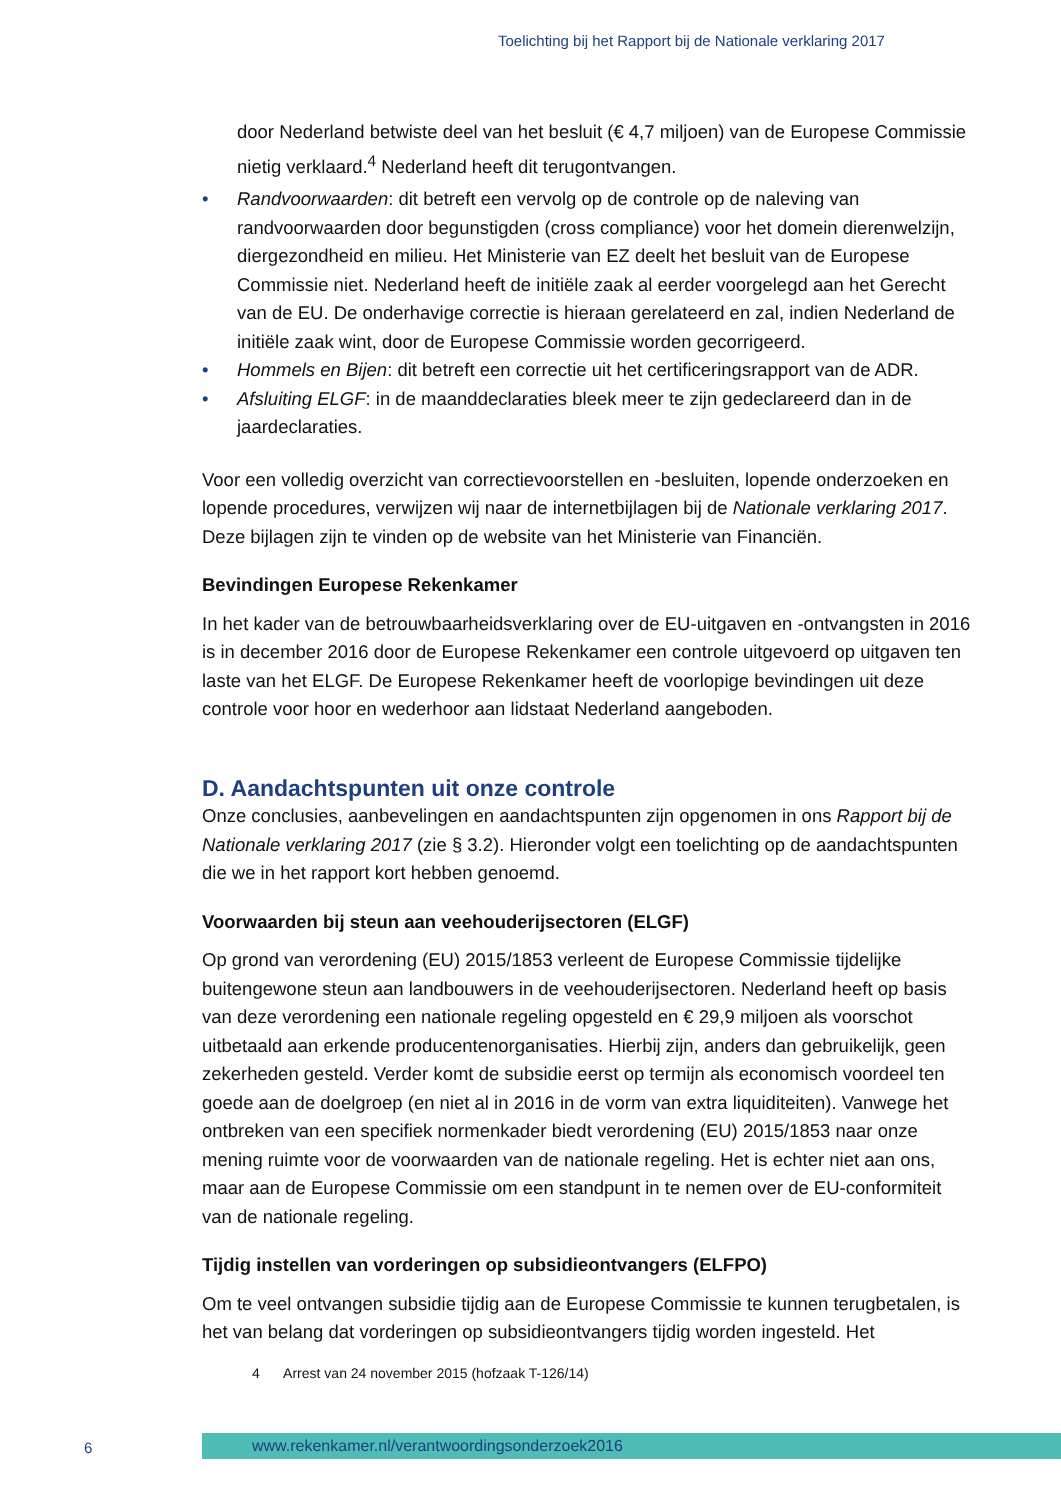Toelichting bij het Rapport bij de Nationale verklaring 2017
door Nederland betwiste deel van het besluit (€ 4,7 miljoen) van de Europese Commissie nietig verklaard.<sup>4</sup> Nederland heeft dit terugontvangen.
• Randvoorwaarden: dit betreft een vervolg op de controle op de naleving van randvoorwaarden door begunstigden (cross compliance) voor het domein dierenwelzijn, diergezondheid en milieu. Het Ministerie van EZ deelt het besluit van de Europese Commissie niet. Nederland heeft de initiële zaak al eerder voorgelegd aan het Gerecht van de EU. De onderhavige correctie is hieraan gerelateerd en zal, indien Nederland de initiële zaak wint, door de Europese Commissie worden gecorrigeerd.
• Hommels en Bijen: dit betreft een correctie uit het certificeringsrapport van de ADR.
• Afsluiting ELGF: in de maanddeclaraties bleek meer te zijn gedeclareerd dan in de jaardeclaraties.
Voor een volledig overzicht van correctievoorstellen en -besluiten, lopende onderzoeken en lopende procedures, verwijzen wij naar de internetbijlagen bij de Nationale verklaring 2017. Deze bijlagen zijn te vinden op de website van het Ministerie van Financiën.
Bevindingen Europese Rekenkamer
In het kader van de betrouwbaarheidsverklaring over de EU-uitgaven en -ontvangsten in 2016 is in december 2016 door de Europese Rekenkamer een controle uitgevoerd op uitgaven ten laste van het ELGF. De Europese Rekenkamer heeft de voorlopige bevindingen uit deze controle voor hoor en wederhoor aan lidstaat Nederland aangeboden.
D. Aandachtspunten uit onze controle
Onze conclusies, aanbevelingen en aandachtspunten zijn opgenomen in ons Rapport bij de Nationale verklaring 2017 (zie § 3.2). Hieronder volgt een toelichting op de aandachtspunten die we in het rapport kort hebben genoemd.
Voorwaarden bij steun aan veehouderijsectoren (ELGF)
Op grond van verordening (EU) 2015/1853 verleent de Europese Commissie tijdelijke buitengewone steun aan landbouwers in de veehouderijsectoren. Nederland heeft op basis van deze verordening een nationale regeling opgesteld en € 29,9 miljoen als voorschot uitbetaald aan erkende producentenorganisaties. Hierbij zijn, anders dan gebruikelijk, geen zekerheden gesteld. Verder komt de subsidie eerst op termijn als economisch voordeel ten goede aan de doelgroep (en niet al in 2016 in de vorm van extra liquiditeiten). Vanwege het ontbreken van een specifiek normenkader biedt verordening (EU) 2015/1853 naar onze mening ruimte voor de voorwaarden van de nationale regeling. Het is echter niet aan ons, maar aan de Europese Commissie om een standpunt in te nemen over de EU-conformiteit van de nationale regeling.
Tijdig instellen van vorderingen op subsidieontvangers (ELFPO)
Om te veel ontvangen subsidie tijdig aan de Europese Commissie te kunnen terugbetalen, is het van belang dat vorderingen op subsidieontvangers tijdig worden ingesteld. Het
4 Arrest van 24 november 2015 (hofzaak T-126/14)
6 www.rekenkamer.nl/verantwoordingsonderzoek2016